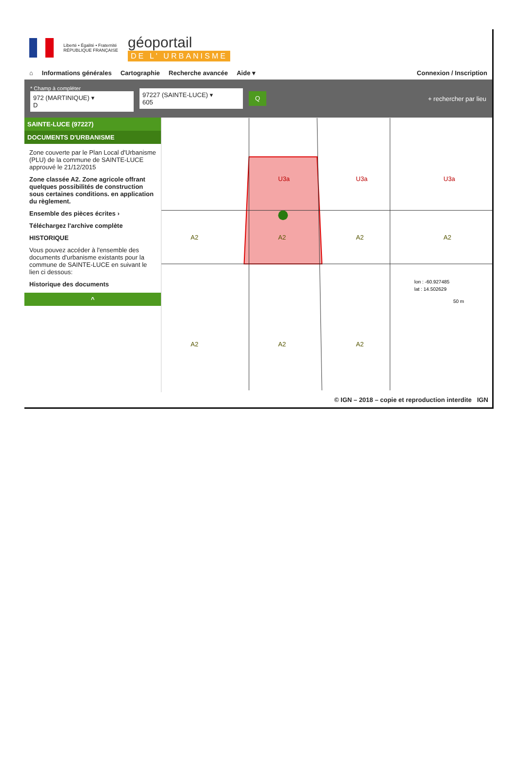Liberté • Égalité • Fraternité
RÉPUBLIQUE FRANÇAISE
géoportail
DE L' URBANISME
⌂ Informations générales Cartographie Recherche avancée Aide ▾ Connexion / Inscription
* Champ à compléter
972 (MARTINIQUE) ▾
D
97227 (SAINTE-LUCE) ▾
605
Q
+ rechercher par lieu
SAINTE-LUCE (97227)
DOCUMENTS D'URBANISME
Zone couverte par le Plan Local d'Urbanisme (PLU) de la commune de SAINTE-LUCE approuvé le 21/12/2015
Zone classée A2. Zone agricole offrant quelques possibilités de construction sous certaines conditions. en application du règlement.
Ensemble des pièces écrites ›
Téléchargez l'archive complète
HISTORIQUE
Vous pouvez accéder à l'ensemble des documents d'urbanisme existants pour la commune de SAINTE-LUCE en suivant le lien ci dessous:
Historique des documents
^
U3a
U3a
U3a
A2
A2
A2
A2
A2
A2
A2
lon : -60.927485
lat : 14.502629
50 m
© IGN – 2018 – copie et reproduction interdite IGN